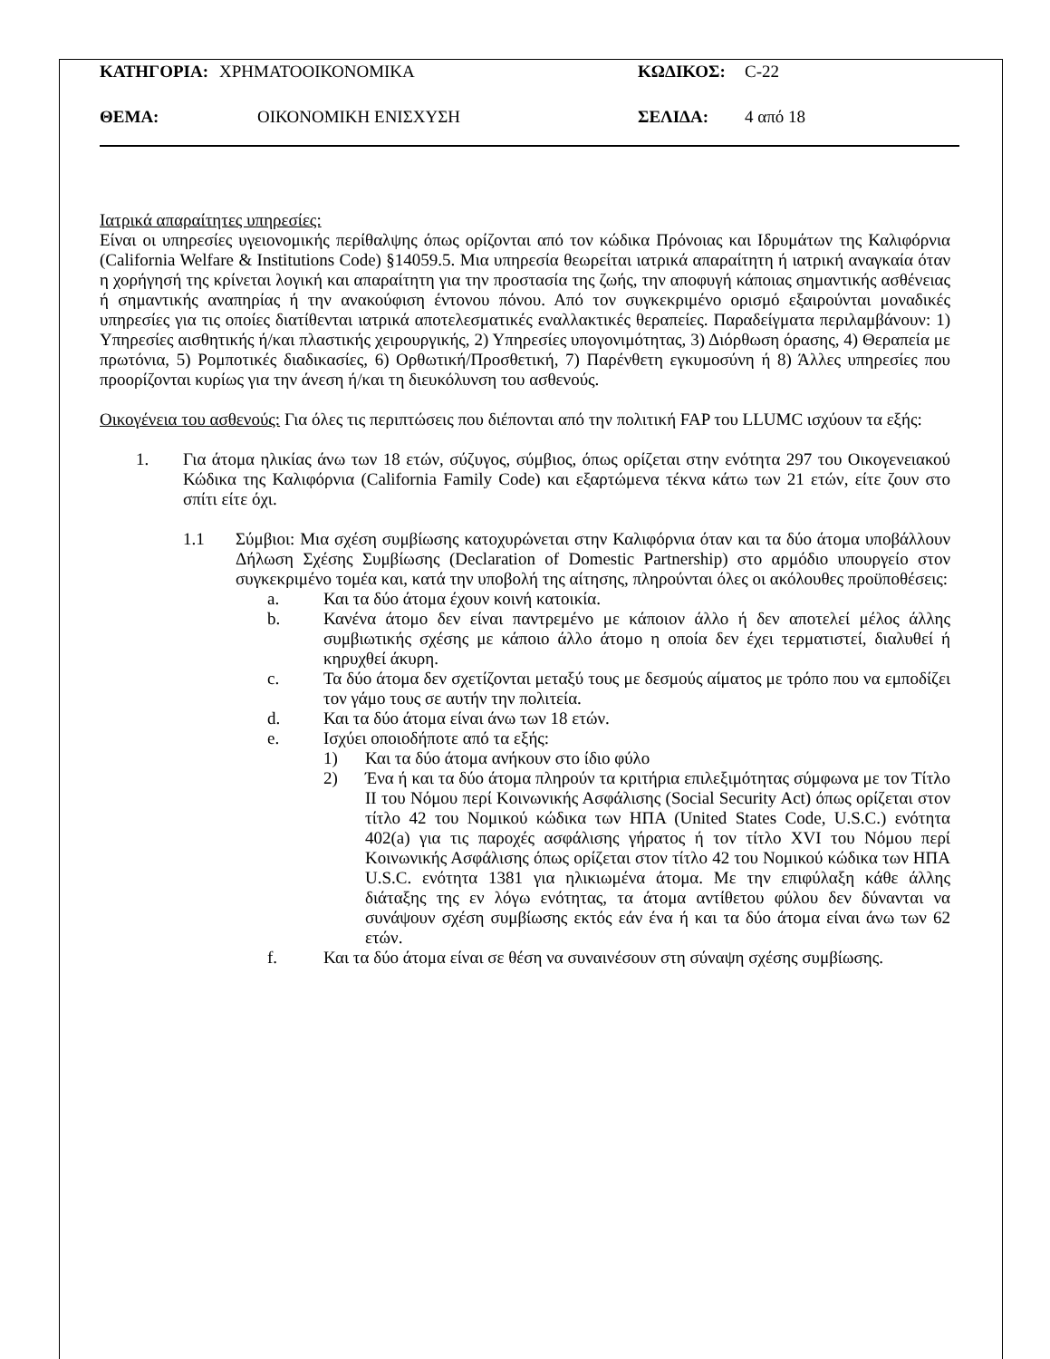ΚΑΤΗΓΟΡΙΑ: ΧΡΗΜΑΤΟΟΙΚΟΝΟΜΙΚΑ ΚΩΔΙΚΟΣ: C-22
ΘΕΜΑ: ΟΙΚΟΝΟΜΙΚΗ ΕΝΙΣΧΥΣΗ ΣΕΛΙΔΑ: 4 από 18
Ιατρικά απαραίτητες υπηρεσίες:
Είναι οι υπηρεσίες υγειονομικής περίθαλψης όπως ορίζονται από τον κώδικα Πρόνοιας και Ιδρυμάτων της Καλιφόρνια (California Welfare & Institutions Code) §14059.5. Μια υπηρεσία θεωρείται ιατρικά απαραίτητη ή ιατρική αναγκαία όταν η χορήγησή της κρίνεται λογική και απαραίτητη για την προστασία της ζωής, την αποφυγή κάποιας σημαντικής ασθένειας ή σημαντικής αναπηρίας ή την ανακούφιση έντονου πόνου. Από τον συγκεκριμένο ορισμό εξαιρούνται μοναδικές υπηρεσίες για τις οποίες διατίθενται ιατρικά αποτελεσματικές εναλλακτικές θεραπείες. Παραδείγματα περιλαμβάνουν: 1) Υπηρεσίες αισθητικής ή/και πλαστικής χειρουργικής, 2) Υπηρεσίες υπογονιμότητας, 3) Διόρθωση όρασης, 4) Θεραπεία με πρωτόνια, 5) Ρομποτικές διαδικασίες, 6) Ορθωτική/Προσθετική, 7) Παρένθετη εγκυμοσύνη ή 8) Άλλες υπηρεσίες που προορίζονται κυρίως για την άνεση ή/και τη διευκόλυνση του ασθενούς.
Οικογένεια του ασθενούς: Για όλες τις περιπτώσεις που διέπονται από την πολιτική FAP του LLUMC ισχύουν τα εξής:
1. Για άτομα ηλικίας άνω των 18 ετών, σύζυγος, σύμβιος, όπως ορίζεται στην ενότητα 297 του Οικογενειακού Κώδικα της Καλιφόρνια (California Family Code) και εξαρτώμενα τέκνα κάτω των 21 ετών, είτε ζουν στο σπίτι είτε όχι.
1.1 Σύμβιοι: Μια σχέση συμβίωσης κατοχυρώνεται στην Καλιφόρνια όταν και τα δύο άτομα υποβάλλουν Δήλωση Σχέσης Συμβίωσης (Declaration of Domestic Partnership) στο αρμόδιο υπουργείο στον συγκεκριμένο τομέα και, κατά την υποβολή της αίτησης, πληρούνται όλες οι ακόλουθες προϋποθέσεις:
a. Και τα δύο άτομα έχουν κοινή κατοικία.
b. Κανένα άτομο δεν είναι παντρεμένο με κάποιον άλλο ή δεν αποτελεί μέλος άλλης συμβιωτικής σχέσης με κάποιο άλλο άτομο η οποία δεν έχει τερματιστεί, διαλυθεί ή κηρυχθεί άκυρη.
c. Τα δύο άτομα δεν σχετίζονται μεταξύ τους με δεσμούς αίματος με τρόπο που να εμποδίζει τον γάμο τους σε αυτήν την πολιτεία.
d. Και τα δύο άτομα είναι άνω των 18 ετών.
e. Ισχύει οποιοδήποτε από τα εξής:
1) Και τα δύο άτομα ανήκουν στο ίδιο φύλο
2) Ένα ή και τα δύο άτομα πληρούν τα κριτήρια επιλεξιμότητας σύμφωνα με τον Τίτλο II του Νόμου περί Κοινωνικής Ασφάλισης (Social Security Act) όπως ορίζεται στον τίτλο 42 του Νομικού κώδικα των ΗΠΑ (United States Code, U.S.C.) ενότητα 402(a) για τις παροχές ασφάλισης γήρατος ή τον τίτλο XVI του Νόμου περί Κοινωνικής Ασφάλισης όπως ορίζεται στον τίτλο 42 του Νομικού κώδικα των ΗΠΑ U.S.C. ενότητα 1381 για ηλικιωμένα άτομα. Με την επιφύλαξη κάθε άλλης διάταξης της εν λόγω ενότητας, τα άτομα αντίθετου φύλου δεν δύνανται να συνάψουν σχέση συμβίωσης εκτός εάν ένα ή και τα δύο άτομα είναι άνω των 62 ετών.
f. Και τα δύο άτομα είναι σε θέση να συναινέσουν στη σύναψη σχέσης συμβίωσης.